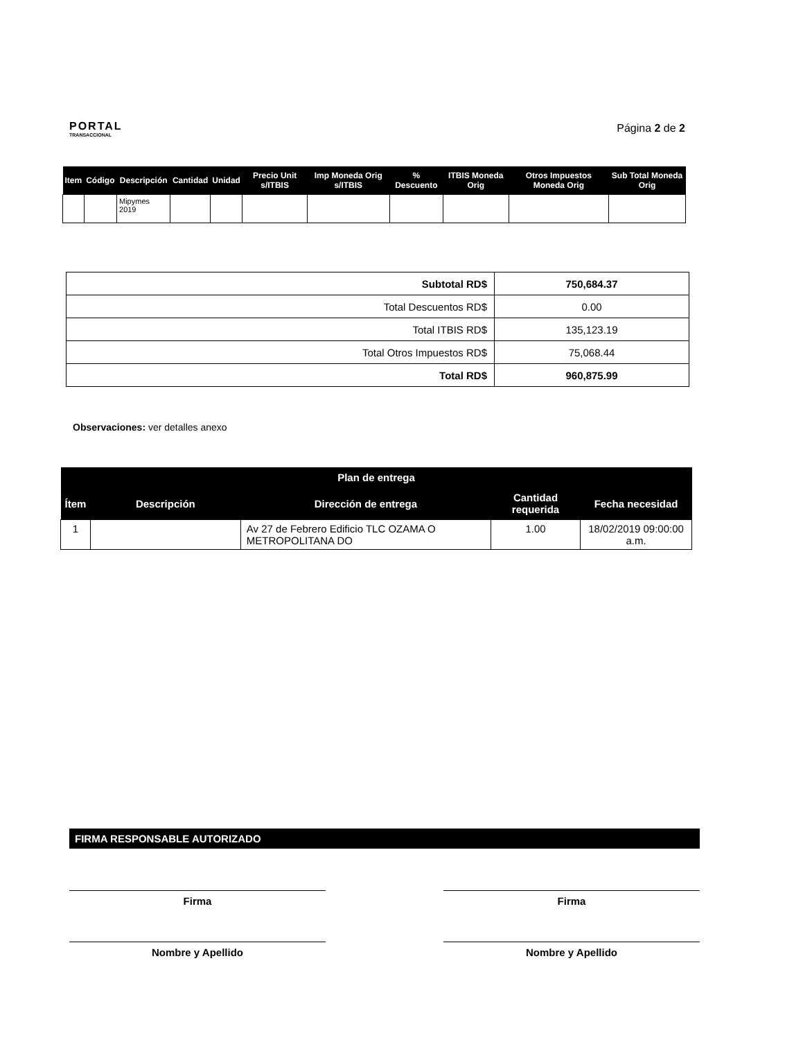PORTAL
TRANSACCIONAL
Página 2 de 2
| Item | Código | Descripción | Cantidad | Unidad | Precio Unit s/ITBIS | Imp Moneda Orig s/ITBIS | % Descuento | ITBIS Moneda Orig | Otros Impuestos Moneda Orig | Sub Total Moneda Orig |
| --- | --- | --- | --- | --- | --- | --- | --- | --- | --- | --- |
| | | Mipymes 2019 | | | | | | | | |
| Subtotal RD$ | 750,684.37 |
| Total Descuentos RD$ | 0.00 |
| Total ITBIS RD$ | 135,123.19 |
| Total Otros Impuestos RD$ | 75,068.44 |
| Total RD$ | 960,875.99 |
Observaciones: ver detalles anexo
| Plan de entrega | | | | |
| --- | --- | --- | --- | --- |
| Ítem | Descripción | Dirección de entrega | Cantidad requerida | Fecha necesidad |
| 1 | | Av 27 de Febrero Edificio TLC OZAMA O METROPOLITANA DO | 1.00 | 18/02/2019 09:00:00 a.m. |
FIRMA RESPONSABLE AUTORIZADO
Firma
Nombre y Apellido
Firma
Nombre y Apellido